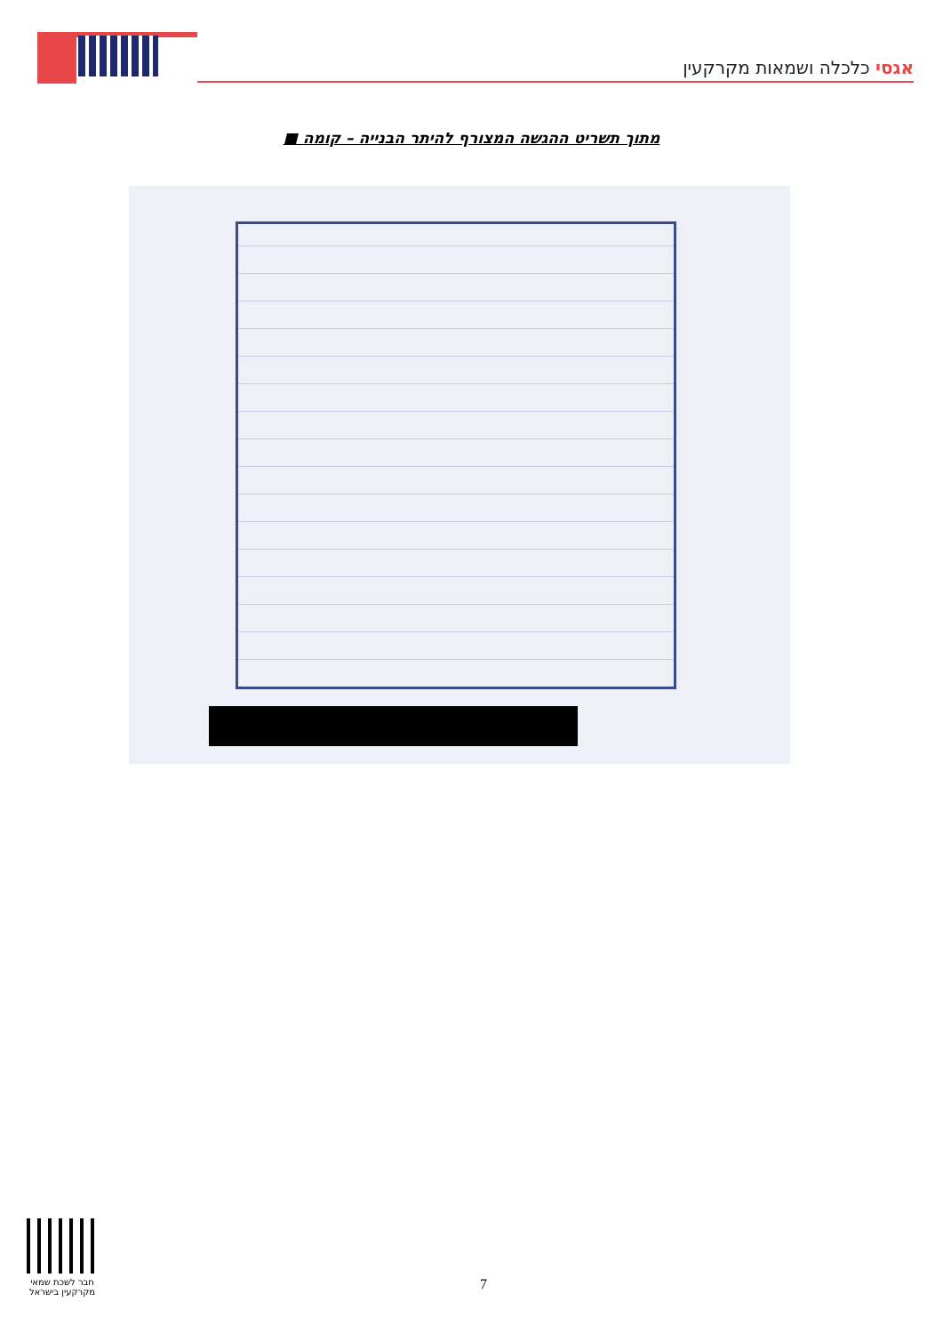אגסי כלכלה ושמאות מקרקעין
מתוך תשריט ההגשה המצורף להיתר הבנייה – קומה ■
חבר לשכת שמאי מקרקעין בישראל
7